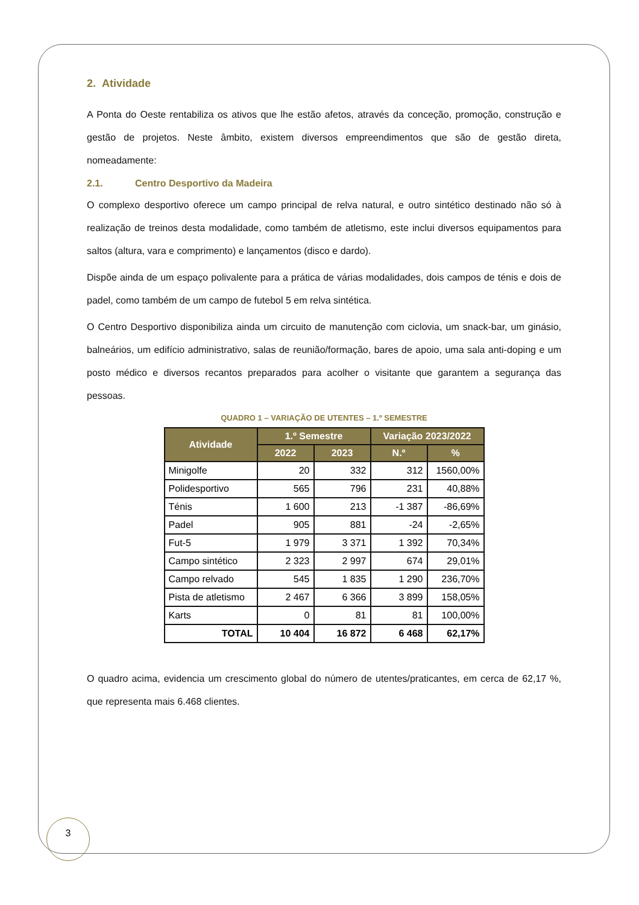2. Atividade
A Ponta do Oeste rentabiliza os ativos que lhe estão afetos, através da conceção, promoção, construção e gestão de projetos. Neste âmbito, existem diversos empreendimentos que são de gestão direta, nomeadamente:
2.1. Centro Desportivo da Madeira
O complexo desportivo oferece um campo principal de relva natural, e outro sintético destinado não só à realização de treinos desta modalidade, como também de atletismo, este inclui diversos equipamentos para saltos (altura, vara e comprimento) e lançamentos (disco e dardo).
Dispõe ainda de um espaço polivalente para a prática de várias modalidades, dois campos de ténis e dois de padel, como também de um campo de futebol 5 em relva sintética.
O Centro Desportivo disponibiliza ainda um circuito de manutenção com ciclovia, um snack-bar, um ginásio, balneários, um edifício administrativo, salas de reunião/formação, bares de apoio, uma sala anti-doping e um posto médico e diversos recantos preparados para acolher o visitante que garantem a segurança das pessoas.
QUADRO 1 – VARIAÇÃO DE UTENTES – 1.º SEMESTRE
| Atividade | 1.º Semestre | | Variação 2023/2022 | |
| --- | --- | --- | --- | --- |
| | 2022 | 2023 | N.º | % |
| Minigolfe | 20 | 332 | 312 | 1560,00% |
| Polidesportivo | 565 | 796 | 231 | 40,88% |
| Ténis | 1 600 | 213 | -1 387 | -86,69% |
| Padel | 905 | 881 | -24 | -2,65% |
| Fut-5 | 1 979 | 3 371 | 1 392 | 70,34% |
| Campo sintético | 2 323 | 2 997 | 674 | 29,01% |
| Campo relvado | 545 | 1 835 | 1 290 | 236,70% |
| Pista de atletismo | 2 467 | 6 366 | 3 899 | 158,05% |
| Karts | 0 | 81 | 81 | 100,00% |
| TOTAL | 10 404 | 16 872 | 6 468 | 62,17% |
O quadro acima, evidencia um crescimento global do número de utentes/praticantes, em cerca de 62,17 %, que representa mais 6.468 clientes.
3